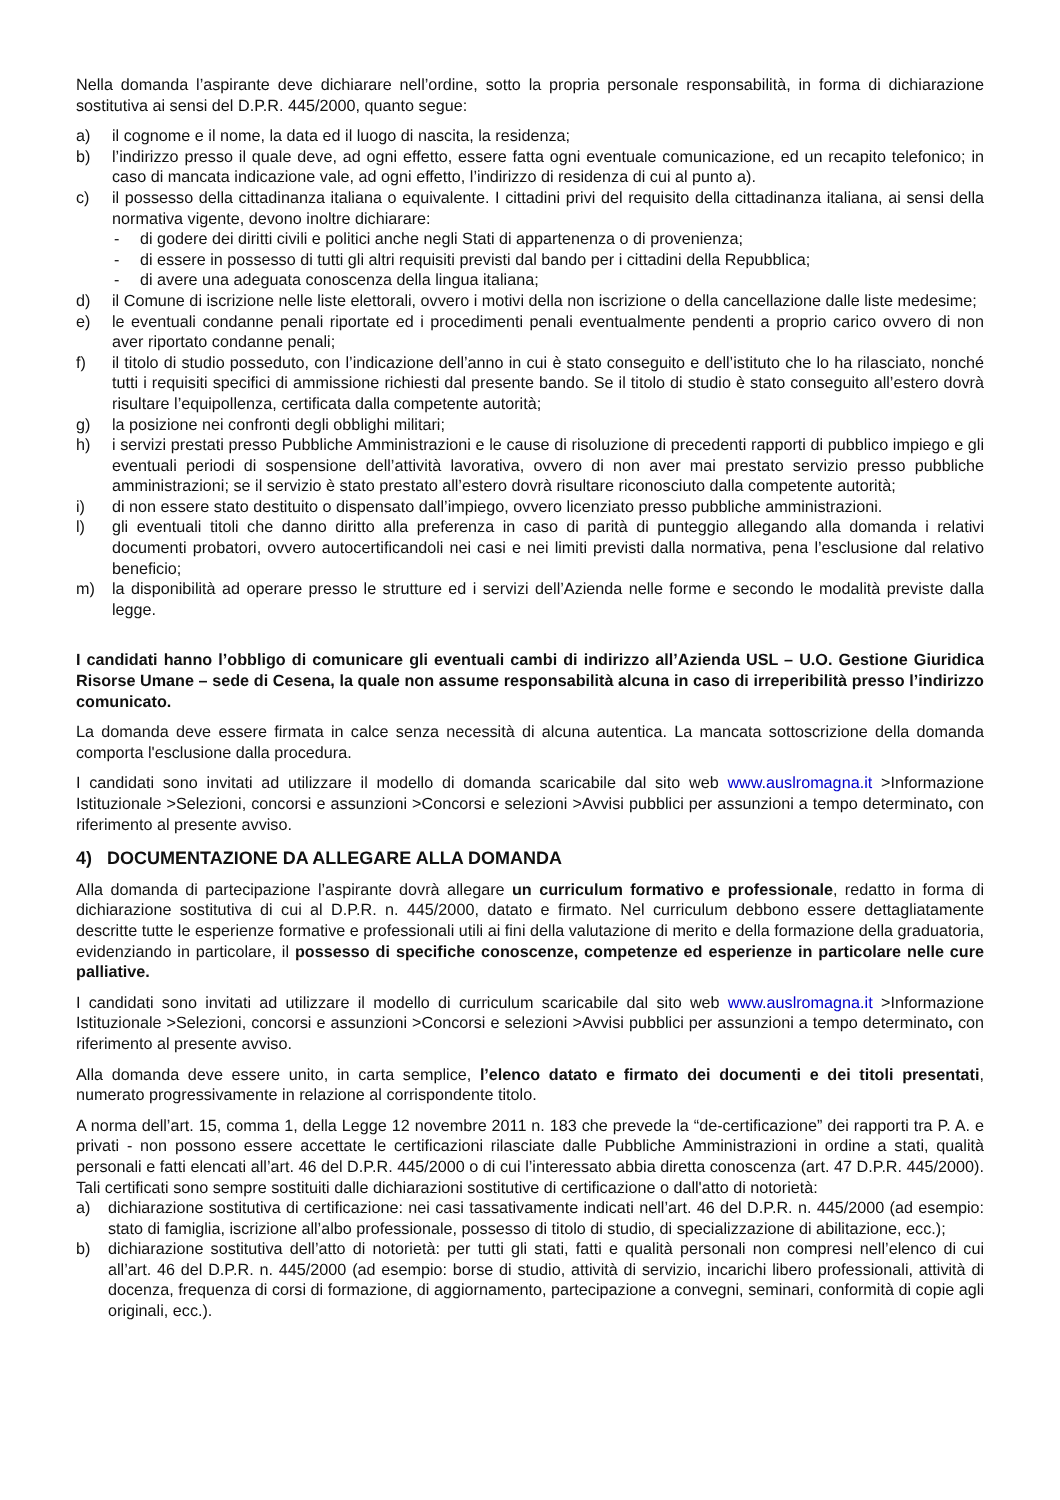Nella domanda l’aspirante deve dichiarare nell’ordine, sotto la propria personale responsabilità, in forma di dichiarazione sostitutiva ai sensi del D.P.R. 445/2000, quanto segue:
a) il cognome e il nome, la data ed il luogo di nascita, la residenza;
b) l’indirizzo presso il quale deve, ad ogni effetto, essere fatta ogni eventuale comunicazione, ed un recapito telefonico; in caso di mancata indicazione vale, ad ogni effetto, l’indirizzo di residenza di cui al punto a).
c) il possesso della cittadinanza italiana o equivalente. I cittadini privi del requisito della cittadinanza italiana, ai sensi della normativa vigente, devono inoltre dichiarare:
- di godere dei diritti civili e politici anche negli Stati di appartenenza o di provenienza;
- di essere in possesso di tutti gli altri requisiti previsti dal bando per i cittadini della Repubblica;
- di avere una adeguata conoscenza della lingua italiana;
d) il Comune di iscrizione nelle liste elettorali, ovvero i motivi della non iscrizione o della cancellazione dalle liste medesime;
e) le eventuali condanne penali riportate ed i procedimenti penali eventualmente pendenti a proprio carico ovvero di non aver riportato condanne penali;
f) il titolo di studio posseduto, con l’indicazione dell’anno in cui è stato conseguito e dell’istituto che lo ha rilasciato, nonché tutti i requisiti specifici di ammissione richiesti dal presente bando. Se il titolo di studio è stato conseguito all’estero dovrà risultare l’equipollenza, certificata dalla competente autorità;
g) la posizione nei confronti degli obblighi militari;
h) i servizi prestati presso Pubbliche Amministrazioni e le cause di risoluzione di precedenti rapporti di pubblico impiego e gli eventuali periodi di sospensione dell’attività lavorativa, ovvero di non aver mai prestato servizio presso pubbliche amministrazioni; se il servizio è stato prestato all’estero dovrà risultare riconosciuto dalla competente autorità;
i) di non essere stato destituito o dispensato dall’impiego, ovvero licenziato presso pubbliche amministrazioni.
l) gli eventuali titoli che danno diritto alla preferenza in caso di parità di punteggio allegando alla domanda i relativi documenti probatori, ovvero autocertificandoli nei casi e nei limiti previsti dalla normativa, pena l’esclusione dal relativo beneficio;
m) la disponibilità ad operare presso le strutture ed i servizi dell’Azienda nelle forme e secondo le modalità previste dalla legge.
I candidati hanno l’obbligo di comunicare gli eventuali cambi di indirizzo all’Azienda USL – U.O. Gestione Giuridica Risorse Umane – sede di Cesena, la quale non assume responsabilità alcuna in caso di irreperibilità presso l’indirizzo comunicato.
La domanda deve essere firmata in calce senza necessità di alcuna autentica. La mancata sottoscrizione della domanda comporta l'esclusione dalla procedura.
I candidati sono invitati ad utilizzare il modello di domanda scaricabile dal sito web www.auslromagna.it >Informazione Istituzionale >Selezioni, concorsi e assunzioni >Concorsi e selezioni >Avvisi pubblici per assunzioni a tempo determinato, con riferimento al presente avviso.
4) DOCUMENTAZIONE DA ALLEGARE ALLA DOMANDA
Alla domanda di partecipazione l’aspirante dovrà allegare un curriculum formativo e professionale, redatto in forma di dichiarazione sostitutiva di cui al D.P.R. n. 445/2000, datato e firmato. Nel curriculum debbono essere dettagliatamente descritte tutte le esperienze formative e professionali utili ai fini della valutazione di merito e della formazione della graduatoria, evidenziando in particolare, il possesso di specifiche conoscenze, competenze ed esperienze in particolare nelle cure palliative.
I candidati sono invitati ad utilizzare il modello di curriculum scaricabile dal sito web www.auslromagna.it >Informazione Istituzionale >Selezioni, concorsi e assunzioni >Concorsi e selezioni >Avvisi pubblici per assunzioni a tempo determinato, con riferimento al presente avviso.
Alla domanda deve essere unito, in carta semplice, l’elenco datato e firmato dei documenti e dei titoli presentati, numerato progressivamente in relazione al corrispondente titolo.
A norma dell’art. 15, comma 1, della Legge 12 novembre 2011 n. 183 che prevede la “de-certificazione” dei rapporti tra P. A. e privati - non possono essere accettate le certificazioni rilasciate dalle Pubbliche Amministrazioni in ordine a stati, qualità personali e fatti elencati all’art. 46 del D.P.R. 445/2000 o di cui l’interessato abbia diretta conoscenza (art. 47 D.P.R. 445/2000). Tali certificati sono sempre sostituiti dalle dichiarazioni sostitutive di certificazione o dall'atto di notorietà:
a) dichiarazione sostitutiva di certificazione: nei casi tassativamente indicati nell’art. 46 del D.P.R. n. 445/2000 (ad esempio: stato di famiglia, iscrizione all’albo professionale, possesso di titolo di studio, di specializzazione di abilitazione, ecc.);
b) dichiarazione sostitutiva dell’atto di notorietà: per tutti gli stati, fatti e qualità personali non compresi nell’elenco di cui all’art. 46 del D.P.R. n. 445/2000 (ad esempio: borse di studio, attività di servizio, incarichi libero professionali, attività di docenza, frequenza di corsi di formazione, di aggiornamento, partecipazione a convegni, seminari, conformità di copie agli originali, ecc.).